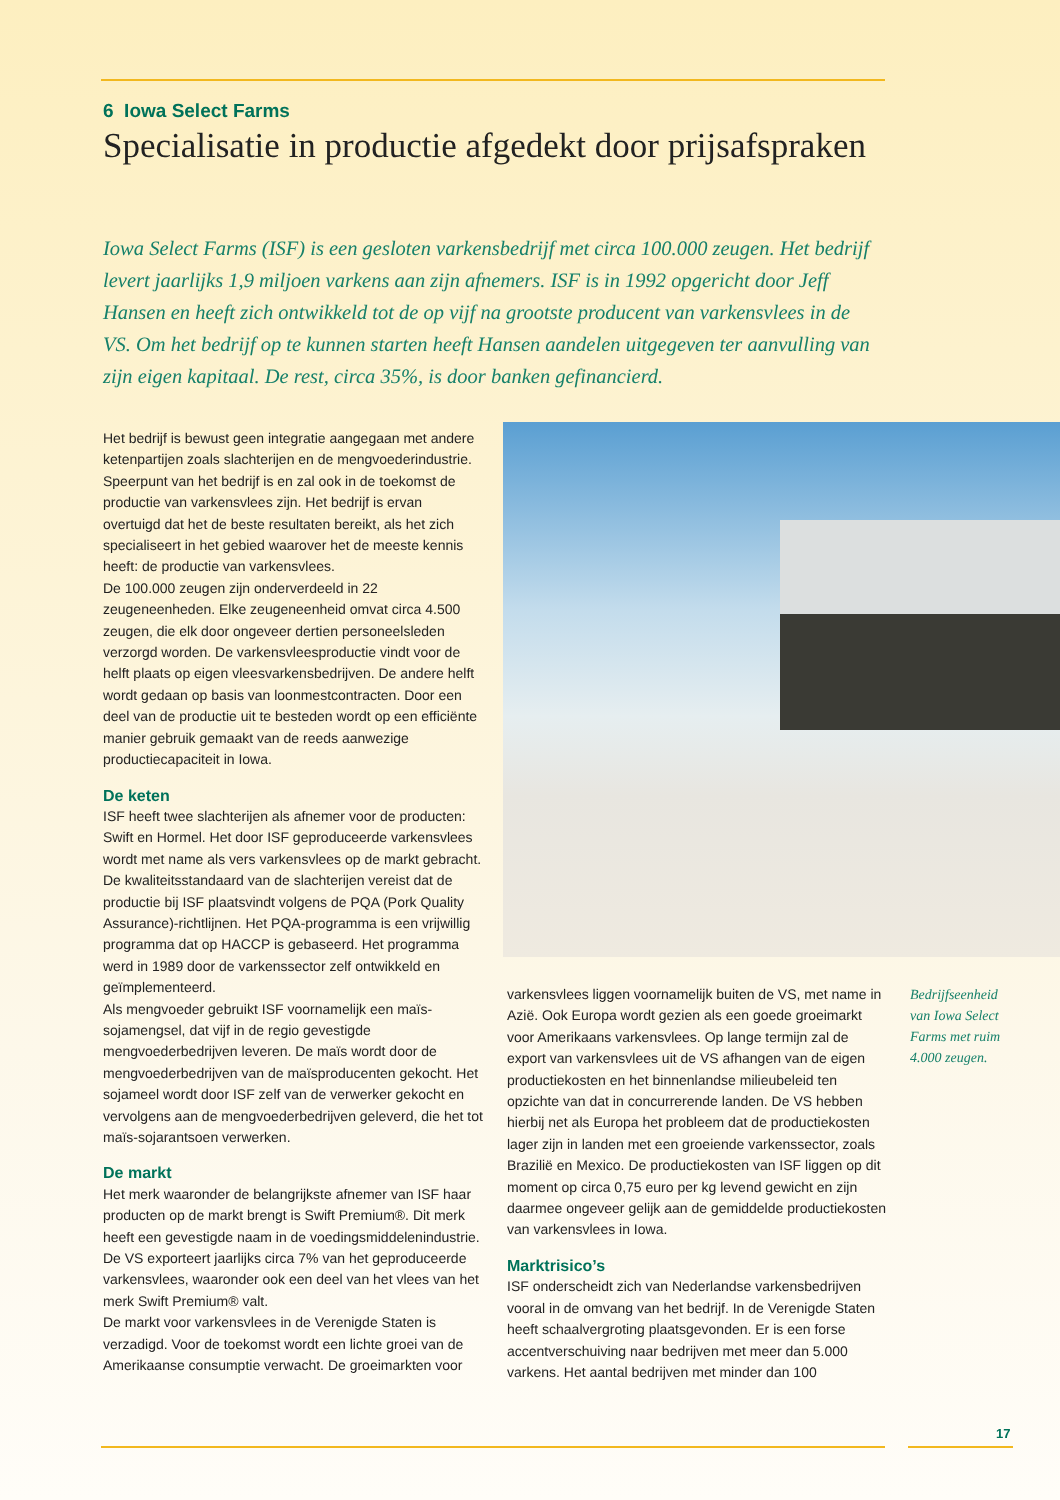6 Iowa Select Farms
Specialisatie in productie afgedekt door prijsafspraken
Iowa Select Farms (ISF) is een gesloten varkensbedrijf met circa 100.000 zeugen. Het bedrijf levert jaarlijks 1,9 miljoen varkens aan zijn afnemers. ISF is in 1992 opgericht door Jeff Hansen en heeft zich ontwikkeld tot de op vijf na grootste producent van varkensvlees in de VS. Om het bedrijf op te kunnen starten heeft Hansen aandelen uitgegeven ter aanvulling van zijn eigen kapitaal. De rest, circa 35%, is door banken gefinancierd.
Het bedrijf is bewust geen integratie aangegaan met andere ketenpartijen zoals slachterijen en de mengvoederindustrie. Speerpunt van het bedrijf is en zal ook in de toekomst de productie van varkensvlees zijn. Het bedrijf is ervan overtuigd dat het de beste resultaten bereikt, als het zich specialiseert in het gebied waarover het de meeste kennis heeft: de productie van varkensvlees.
De 100.000 zeugen zijn onderverdeeld in 22 zeugeneenheden. Elke zeugeneenheid omvat circa 4.500 zeugen, die elk door ongeveer dertien personeelsleden verzorgd worden. De varkensvleesproductie vindt voor de helft plaats op eigen vleesvarkensbedrijven. De andere helft wordt gedaan op basis van loonmestcontracten. Door een deel van de productie uit te besteden wordt op een efficiënte manier gebruik gemaakt van de reeds aanwezige productiecapaciteit in Iowa.
De keten
ISF heeft twee slachterijen als afnemer voor de producten: Swift en Hormel. Het door ISF geproduceerde varkensvlees wordt met name als vers varkensvlees op de markt gebracht. De kwaliteitsstandaard van de slachterijen vereist dat de productie bij ISF plaatsvindt volgens de PQA (Pork Quality Assurance)-richtlijnen. Het PQA-programma is een vrijwillig programma dat op HACCP is gebaseerd. Het programma werd in 1989 door de varkenssector zelf ontwikkeld en geïmplementeerd.
Als mengvoeder gebruikt ISF voornamelijk een maïs-sojamengsel, dat vijf in de regio gevestigde mengvoederbedrijven leveren. De maïs wordt door de mengvoederbedrijven van de maïsproducenten gekocht. Het sojameel wordt door ISF zelf van de verwerker gekocht en vervolgens aan de mengvoederbedrijven geleverd, die het tot maïs-sojarantsoen verwerken.
De markt
Het merk waaronder de belangrijkste afnemer van ISF haar producten op de markt brengt is Swift Premium®. Dit merk heeft een gevestigde naam in de voedingsmiddelenindustrie. De VS exporteert jaarlijks circa 7% van het geproduceerde varkensvlees, waaronder ook een deel van het vlees van het merk Swift Premium® valt.
De markt voor varkensvlees in de Verenigde Staten is verzadigd. Voor de toekomst wordt een lichte groei van de Amerikaanse consumptie verwacht. De groeimarkten voor
varkensvlees liggen voornamelijk buiten de VS, met name in Azië. Ook Europa wordt gezien als een goede groeimarkt voor Amerikaans varkensvlees. Op lange termijn zal de export van varkensvlees uit de VS afhangen van de eigen productiekosten en het binnenlandse milieubeleid ten opzichte van dat in concurrerende landen. De VS hebben hierbij net als Europa het probleem dat de productiekosten lager zijn in landen met een groeiende varkenssector, zoals Brazilië en Mexico. De productiekosten van ISF liggen op dit moment op circa 0,75 euro per kg levend gewicht en zijn daarmee ongeveer gelijk aan de gemiddelde productiekosten van varkensvlees in Iowa.
Marktrisico’s
ISF onderscheidt zich van Nederlandse varkensbedrijven vooral in de omvang van het bedrijf. In de Verenigde Staten heeft schaalvergroting plaatsgevonden. Er is een forse accentverschuiving naar bedrijven met meer dan 5.000 varkens. Het aantal bedrijven met minder dan 100
Bedrijfseenheid van Iowa Select Farms met ruim 4.000 zeugen.
17